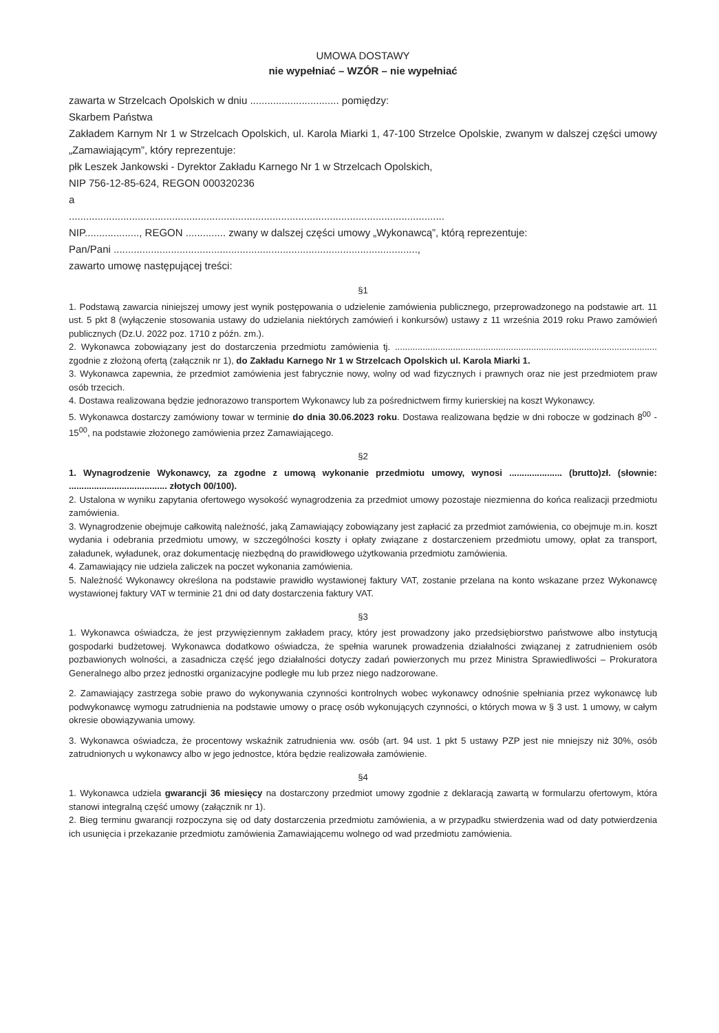UMOWA DOSTAWY
nie wypełniać – WZÓR – nie wypełniać
zawarta w Strzelcach Opolskich w dniu ............................... pomiędzy:
Skarbem Państwa
Zakładem Karnym Nr 1 w Strzelcach Opolskich, ul. Karola Miarki 1, 47-100 Strzelce Opolskie, zwanym w dalszej części umowy „Zamawiającym”, który reprezentuje:
płk Leszek Jankowski - Dyrektor Zakładu Karnego Nr 1 w Strzelcach Opolskich,
NIP 756-12-85-624, REGON 000320236
a
...................................................................................................................................
NIP..................., REGON .............. zwany w dalszej części umowy „Wykonawcą”, którą reprezentuje:
Pan/Pani ..........................................................................................................,
zawarto umowę następującej treści:
§1
1. Podstawą zawarcia niniejszej umowy jest wynik postępowania o udzielenie zamówienia publicznego, przeprowadzonego na podstawie art. 11 ust. 5 pkt 8 (wyłączenie stosowania ustawy do udzielania niektórych zamówień i konkursów) ustawy z 11 września 2019 roku Prawo zamówień publicznych (Dz.U. 2022 poz. 1710 z późn. zm.).
2. Wykonawca zobowiązany jest do dostarczenia przedmiotu zamówienia tj. ........................................................................................................ zgodnie z złożoną ofertą (załącznik nr 1), do Zakładu Karnego Nr 1 w Strzelcach Opolskich ul. Karola Miarki 1.
3. Wykonawca zapewnia, że przedmiot zamówienia jest fabrycznie nowy, wolny od wad fizycznych i prawnych oraz nie jest przedmiotem praw osób trzecich.
4. Dostawa realizowana będzie jednorazowo transportem Wykonawcy lub za pośrednictwem firmy kurierskiej na koszt Wykonawcy.
5. Wykonawca dostarczy zamówiony towar w terminie do dnia 30.06.2023 roku. Dostawa realizowana będzie w dni robocze w godzinach 8<sup>00</sup> - 15<sup>00</sup>, na podstawie złożonego zamówienia przez Zamawiającego.
§2
1. Wynagrodzenie Wykonawcy, za zgodne z umową wykonanie przedmiotu umowy, wynosi ..................... (brutto)zł. (słownie: ....................................... złotych 00/100).
2. Ustalona w wyniku zapytania ofertowego wysokość wynagrodzenia za przedmiot umowy pozostaje niezmienna do końca realizacji przedmiotu zamówienia.
3. Wynagrodzenie obejmuje całkowitą należność, jaką Zamawiający zobowiązany jest zapłacić za przedmiot zamówienia, co obejmuje m.in. koszt wydania i odebrania przedmiotu umowy, w szczególności koszty i opłaty związane z dostarczeniem przedmiotu umowy, opłat za transport, załadunek, wyładunek, oraz dokumentację niezbędną do prawidłowego użytkowania przedmiotu zamówienia.
4. Zamawiający nie udziela zaliczek na poczet wykonania zamówienia.
5. Należność Wykonawcy określona na podstawie prawidło wystawionej faktury VAT, zostanie przelana na konto wskazane przez Wykonawcę wystawionej faktury VAT w terminie 21 dni od daty dostarczenia faktury VAT.
§3
1. Wykonawca oświadcza, że jest przywięziennym zakładem pracy, który jest prowadzony jako przedsiębiorstwo państwowe albo instytucją gospodarki budżetowej. Wykonawca dodatkowo oświadcza, że spełnia warunek prowadzenia działalności związanej z zatrudnieniem osób pozbawionych wolności, a zasadnicza część jego działalności dotyczy zadań powierzonych mu przez Ministra Sprawiedliwości – Prokuratora Generalnego albo przez jednostki organizacyjne podległe mu lub przez niego nadzorowane.
2. Zamawiający zastrzega sobie prawo do wykonywania czynności kontrolnych wobec wykonawcy odnośnie spełniania przez wykonawcę lub podwykonawcę wymogu zatrudnienia na podstawie umowy o pracę osób wykonujących czynności, o których mowa w § 3 ust. 1 umowy, w całym okresie obowiązywania umowy.
3. Wykonawca oświadcza, że procentowy wskaźnik zatrudnienia ww. osób (art. 94 ust. 1 pkt 5 ustawy PZP jest nie mniejszy niż 30%, osób zatrudnionych u wykonawcy albo w jego jednostce, która będzie realizowała zamówienie.
§4
1. Wykonawca udziela gwarancji 36 miesięcy na dostarczony przedmiot umowy zgodnie z deklaracją zawartą w formularzu ofertowym, która stanowi integralną część umowy (załącznik nr 1).
2. Bieg terminu gwarancji rozpoczyna się od daty dostarczenia przedmiotu zamówienia, a w przypadku stwierdzenia wad od daty potwierdzenia ich usunięcia i przekazanie przedmiotu zamówienia Zamawiającemu wolnego od wad przedmiotu zamówienia.